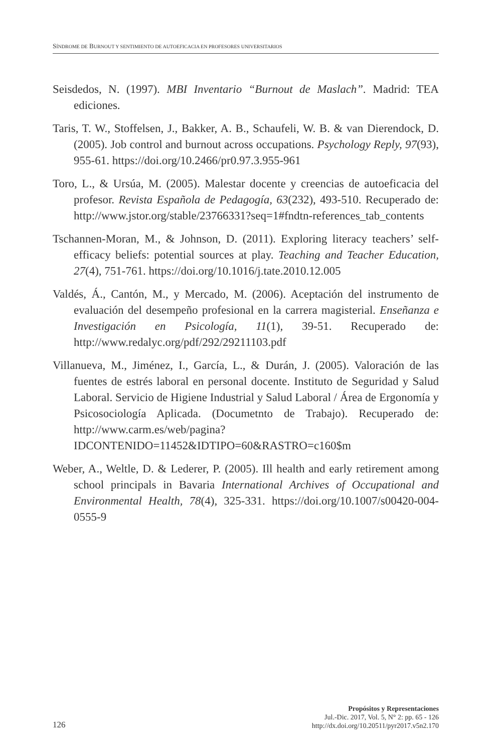SÍNDROME DE BURNOUT Y SENTIMIENTO DE AUTOEFICACIA EN PROFESORES UNIVERSITARIOS
Seisdedos, N. (1997). MBI Inventario “Burnout de Maslach”. Madrid: TEA ediciones.
Taris, T. W., Stoffelsen, J., Bakker, A. B., Schaufeli, W. B. & van Dierendock, D. (2005). Job control and burnout across occupations. Psychology Reply, 97(93), 955-61. https://doi.org/10.2466/pr0.97.3.955-961
Toro, L., & Ursúa, M. (2005). Malestar docente y creencias de autoeficacia del profesor. Revista Española de Pedagogía, 63(232), 493-510. Recuperado de: http://www.jstor.org/stable/23766331?seq=1#fndtn-references_tab_contents
Tschannen-Moran, M., & Johnson, D. (2011). Exploring literacy teachers’ self-efficacy beliefs: potential sources at play. Teaching and Teacher Education, 27(4), 751-761. https://doi.org/10.1016/j.tate.2010.12.005
Valdés, Á., Cantón, M., y Mercado, M. (2006). Aceptación del instrumento de evaluación del desempeño profesional en la carrera magisterial. Enseñanza e Investigación en Psicología, 11(1), 39-51. Recuperado de: http://www.redalyc.org/pdf/292/29211103.pdf
Villanueva, M., Jiménez, I., García, L., & Durán, J. (2005). Valoración de las fuentes de estrés laboral en personal docente. Instituto de Seguridad y Salud Laboral. Servicio de Higiene Industrial y Salud Laboral / Área de Ergonomía y Psicosociología Aplicada. (Documetnto de Trabajo). Recuperado de: http://www.carm.es/web/pagina?IDCONTENIDO=11452&IDTIPO=60&RASTRO=c160$m
Weber, A., Weltle, D. & Lederer, P. (2005). Ill health and early retirement among school principals in Bavaria International Archives of Occupational and Environmental Health, 78(4), 325-331. https://doi.org/10.1007/s00420-004-0555-9
126
Propósitos y Representaciones
Jul.-Dic. 2017, Vol. 5, N° 2: pp. 65 - 126
http://dx.doi.org/10.20511/pyr2017.v5n2.170